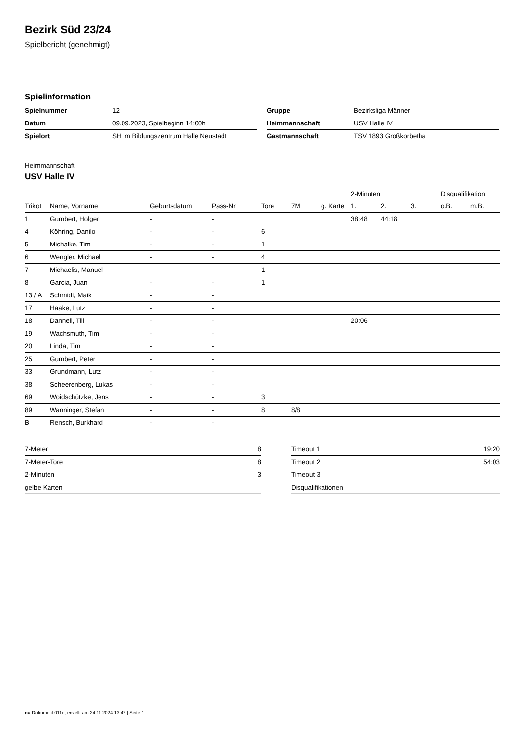Bezirk Süd 23/24
Spielbericht (genehmigt)
Spielinformation
| Spielnummer | 12 |
| Datum | 09.09.2023, Spielbeginn 14:00h |
| Spielort | SH im Bildungszentrum Halle Neustadt |
| Gruppe | Bezirksliga Männer |
| Heimmannschaft | USV Halle IV |
| Gastmannschaft | TSV 1893 Großkorbetha |
Heimmannschaft
USV Halle IV
| | | | | | | | 2-Minuten | | | Disqualifikation | |
| --- | --- | --- | --- | --- | --- | --- | --- | --- | --- | --- | --- |
| Trikot | Name, Vorname | Geburtsdatum | Pass-Nr | Tore | 7M | g. Karte | 1. | 2. | 3. | o.B. | m.B. |
| 1 | Gumbert, Holger | - | - | | | | 38:48 | 44:18 | | | |
| 4 | Köhring, Danilo | - | - | 6 | | | | | | | |
| 5 | Michalke, Tim | - | - | 1 | | | | | | | |
| 6 | Wengler, Michael | - | - | 4 | | | | | | | |
| 7 | Michaelis, Manuel | - | - | 1 | | | | | | | |
| 8 | Garcia, Juan | - | - | 1 | | | | | | | |
| 13 / A | Schmidt, Maik | - | - | | | | | | | | |
| 17 | Haake, Lutz | - | - | | | | | | | | |
| 18 | Danneil, Till | - | - | | | | 20:06 | | | | |
| 19 | Wachsmuth, Tim | - | - | | | | | | | | |
| 20 | Linda, Tim | - | - | | | | | | | | |
| 25 | Gumbert, Peter | - | - | | | | | | | | |
| 33 | Grundmann, Lutz | - | - | | | | | | | | |
| 38 | Scheerenberg, Lukas | - | - | | | | | | | | |
| 69 | Woidschützke, Jens | - | - | 3 | | | | | | | |
| 89 | Wanninger, Stefan | - | - | 8 | 8/8 | | | | | | |
| B | Rensch, Burkhard | - | - | | | | | | | | |
| 7-Meter | 8 |
| 7-Meter-Tore | 8 |
| 2-Minuten | 3 |
| gelbe Karten | |
| Timeout 1 | 19:20 |
| Timeout 2 | 54:03 |
| Timeout 3 | |
| Disqualifikationen | |
nu.Dokument 011e, erstellt am 24.11.2024 13:42 | Seite 1